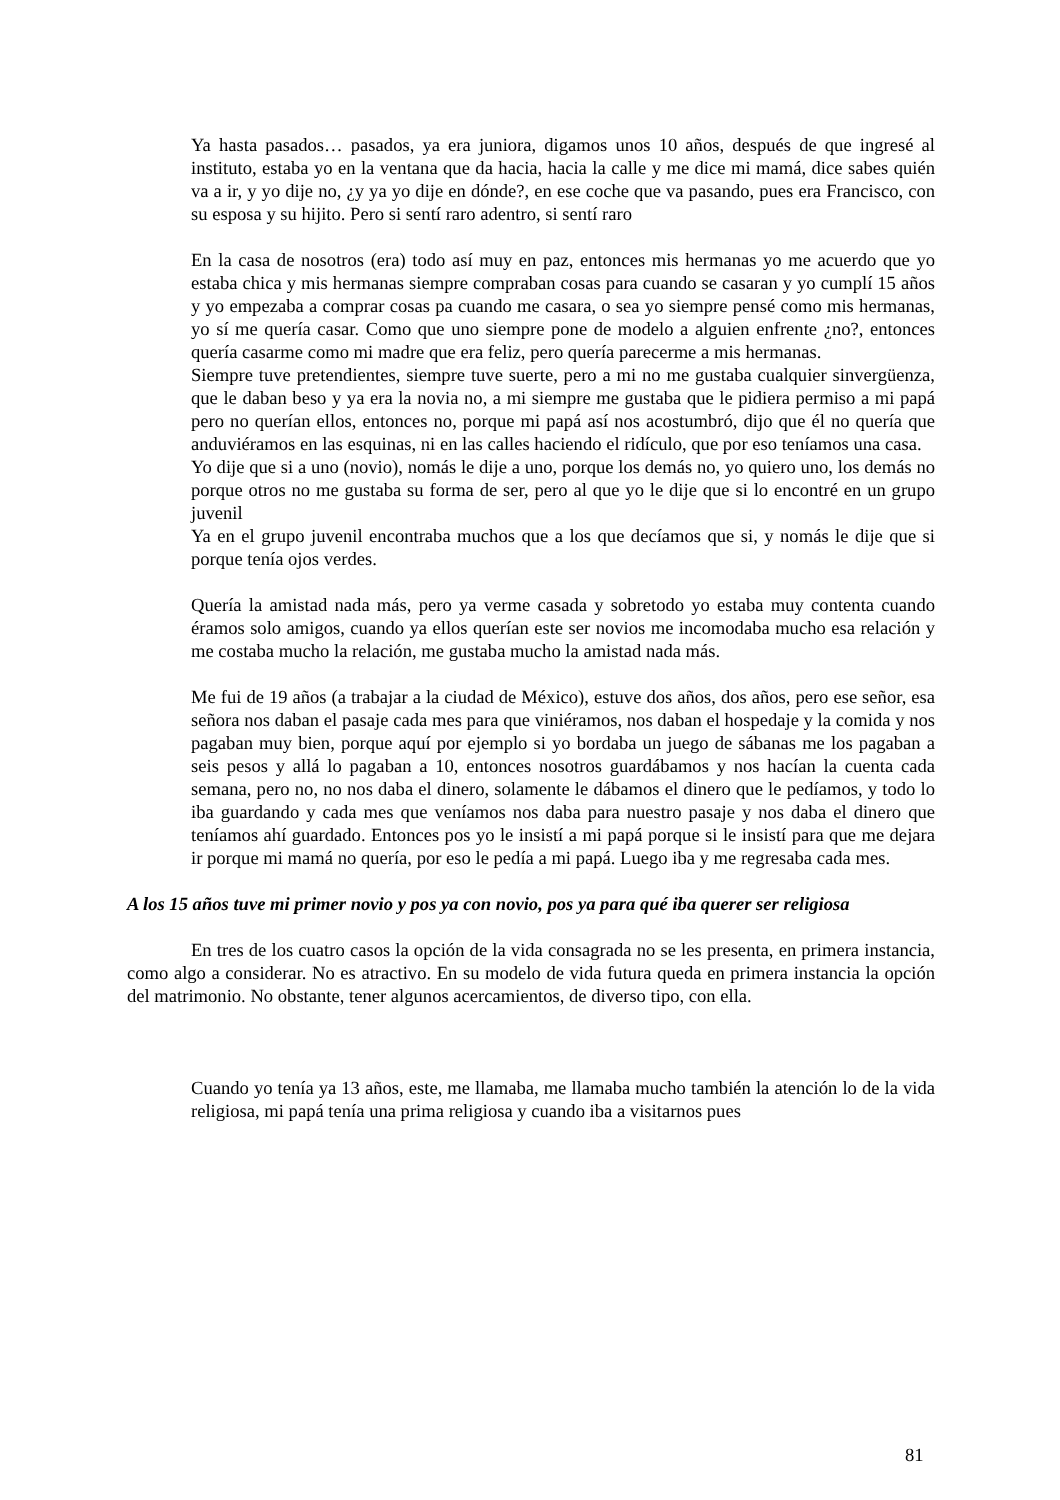Ya hasta pasados… pasados, ya era juniora, digamos unos 10 años, después de que ingresé al instituto, estaba yo en la ventana que da hacia, hacia la calle y me dice mi mamá, dice sabes quién va a ir, y yo dije no, ¿y ya yo dije en dónde?, en ese coche que va pasando, pues era Francisco, con su esposa y su hijito. Pero si sentí raro adentro, si sentí raro
En la casa de nosotros (era) todo así muy en paz, entonces mis hermanas yo me acuerdo que yo estaba chica y mis hermanas siempre compraban cosas para cuando se casaran y yo cumplí 15 años y yo empezaba a comprar cosas pa cuando me casara, o sea yo siempre pensé como mis hermanas, yo sí me quería casar. Como que uno siempre pone de modelo a alguien enfrente ¿no?, entonces quería casarme como mi madre que era feliz, pero quería parecerme a mis hermanas.
Siempre tuve pretendientes, siempre tuve suerte, pero a mi no me gustaba cualquier sinvergüenza, que le daban beso y ya era la novia no, a mi siempre me gustaba que le pidiera permiso a mi papá pero no querían ellos, entonces no, porque mi papá así nos acostumbró, dijo que él no quería que anduviéramos en las esquinas, ni en las calles haciendo el ridículo, que por eso teníamos una casa.
Yo dije que si a uno (novio), nomás le dije a uno, porque los demás no, yo quiero uno, los demás no porque otros no me gustaba su forma de ser, pero al que yo le dije que si lo encontré en un grupo juvenil
Ya en el grupo juvenil encontraba muchos que a los que decíamos que si, y nomás le dije que si porque tenía ojos verdes.
Quería la amistad nada más, pero ya verme casada y sobretodo yo estaba muy contenta cuando éramos solo amigos, cuando ya ellos querían este ser novios me incomodaba mucho esa relación y me costaba mucho la relación, me gustaba mucho la amistad nada más.
Me fui de 19 años (a trabajar a la ciudad de México), estuve dos años, dos años, pero ese señor, esa señora nos daban el pasaje cada mes para que viniéramos, nos daban el hospedaje y la comida y nos pagaban muy bien, porque aquí por ejemplo si yo bordaba un juego de sábanas me los pagaban a seis pesos y allá lo pagaban a 10, entonces nosotros guardábamos y nos hacían la cuenta cada semana, pero no, no nos daba el dinero, solamente le dábamos el dinero que le pedíamos, y todo lo iba guardando y cada mes que veníamos nos daba para nuestro pasaje y nos daba el dinero que teníamos ahí guardado. Entonces pos yo le insistí a mi papá porque si le insistí para que me dejara ir porque mi mamá no quería, por eso le pedía a mi papá. Luego iba y me regresaba cada mes.
A los 15 años tuve mi primer novio y pos ya con novio, pos ya para qué iba querer ser religiosa
En tres de los cuatro casos la opción de la vida consagrada no se les presenta, en primera instancia, como algo a considerar. No es atractivo. En su modelo de vida futura queda en primera instancia la opción del matrimonio. No obstante, tener algunos acercamientos, de diverso tipo, con ella.
Cuando yo tenía ya 13 años, este, me llamaba, me llamaba mucho también la atención lo de la vida religiosa, mi papá tenía una prima religiosa y cuando iba a visitarnos pues
81